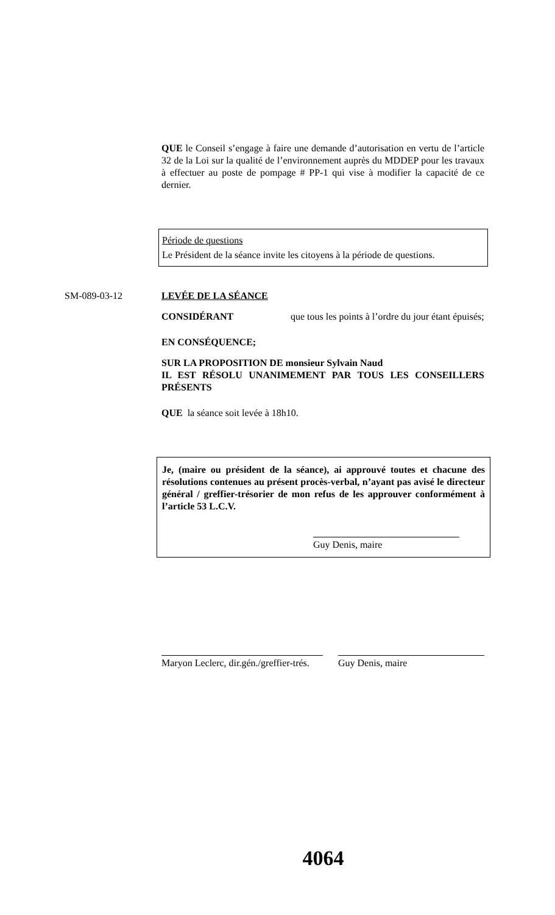QUE le Conseil s’engage à faire une demande d’autorisation en vertu de l’article 32 de la Loi sur la qualité de l’environnement auprès du MDDEP pour les travaux à effectuer au poste de pompage # PP-1 qui vise à modifier la capacité de ce dernier.
Période de questions
Le Président de la séance invite les citoyens à la période de questions.
SM-089-03-12 LEVÉE DE LA SÉANCE
CONSIDÉRANT que tous les points à l’ordre du jour étant épuisés;
EN CONSÉQUENCE;
SUR LA PROPOSITION DE monsieur Sylvain Naud
IL EST RÉSOLU UNANIMEMENT PAR TOUS LES CONSEILLERS PRÉSENTS
QUE la séance soit levée à 18h10.
Je, (maire ou président de la séance), ai approuvé toutes et chacune des résolutions contenues au présent procès-verbal, n’ayant pas avisé le directeur général / greffier-trésorier de mon refus de les approuver conformément à l’article 53 L.C.V.
Guy Denis, maire
Maryon Leclerc, dir.gén./greffier-trés.
Guy Denis, maire
4064